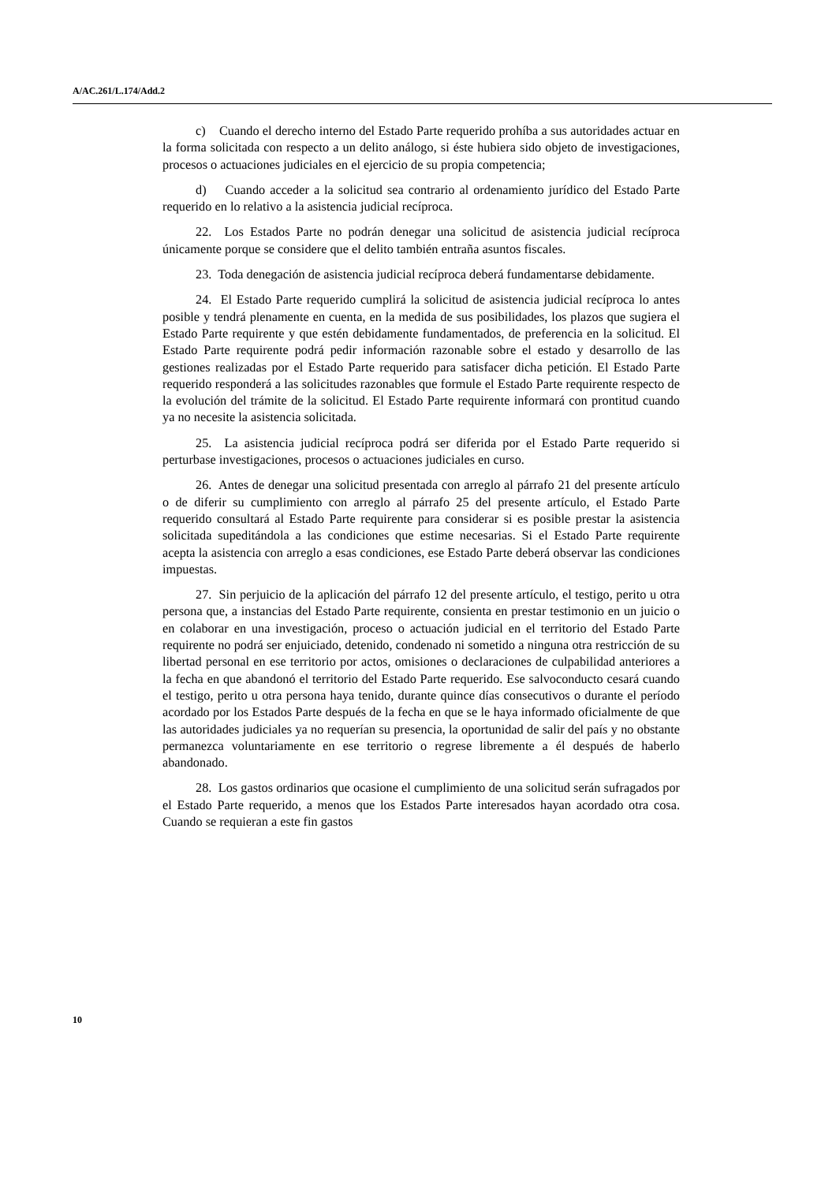A/AC.261/L.174/Add.2
c) Cuando el derecho interno del Estado Parte requerido prohíba a sus autoridades actuar en la forma solicitada con respecto a un delito análogo, si éste hubiera sido objeto de investigaciones, procesos o actuaciones judiciales en el ejercicio de su propia competencia;
d) Cuando acceder a la solicitud sea contrario al ordenamiento jurídico del Estado Parte requerido en lo relativo a la asistencia judicial recíproca.
22. Los Estados Parte no podrán denegar una solicitud de asistencia judicial recíproca únicamente porque se considere que el delito también entraña asuntos fiscales.
23. Toda denegación de asistencia judicial recíproca deberá fundamentarse debidamente.
24. El Estado Parte requerido cumplirá la solicitud de asistencia judicial recíproca lo antes posible y tendrá plenamente en cuenta, en la medida de sus posibilidades, los plazos que sugiera el Estado Parte requirente y que estén debidamente fundamentados, de preferencia en la solicitud. El Estado Parte requirente podrá pedir información razonable sobre el estado y desarrollo de las gestiones realizadas por el Estado Parte requerido para satisfacer dicha petición. El Estado Parte requerido responderá a las solicitudes razonables que formule el Estado Parte requirente respecto de la evolución del trámite de la solicitud. El Estado Parte requirente informará con prontitud cuando ya no necesite la asistencia solicitada.
25. La asistencia judicial recíproca podrá ser diferida por el Estado Parte requerido si perturbase investigaciones, procesos o actuaciones judiciales en curso.
26. Antes de denegar una solicitud presentada con arreglo al párrafo 21 del presente artículo o de diferir su cumplimiento con arreglo al párrafo 25 del presente artículo, el Estado Parte requerido consultará al Estado Parte requirente para considerar si es posible prestar la asistencia solicitada supeditándola a las condiciones que estime necesarias. Si el Estado Parte requirente acepta la asistencia con arreglo a esas condiciones, ese Estado Parte deberá observar las condiciones impuestas.
27. Sin perjuicio de la aplicación del párrafo 12 del presente artículo, el testigo, perito u otra persona que, a instancias del Estado Parte requirente, consienta en prestar testimonio en un juicio o en colaborar en una investigación, proceso o actuación judicial en el territorio del Estado Parte requirente no podrá ser enjuiciado, detenido, condenado ni sometido a ninguna otra restricción de su libertad personal en ese territorio por actos, omisiones o declaraciones de culpabilidad anteriores a la fecha en que abandonó el territorio del Estado Parte requerido. Ese salvoconducto cesará cuando el testigo, perito u otra persona haya tenido, durante quince días consecutivos o durante el período acordado por los Estados Parte después de la fecha en que se le haya informado oficialmente de que las autoridades judiciales ya no requerían su presencia, la oportunidad de salir del país y no obstante permanezca voluntariamente en ese territorio o regrese libremente a él después de haberlo abandonado.
28. Los gastos ordinarios que ocasione el cumplimiento de una solicitud serán sufragados por el Estado Parte requerido, a menos que los Estados Parte interesados hayan acordado otra cosa. Cuando se requieran a este fin gastos
10